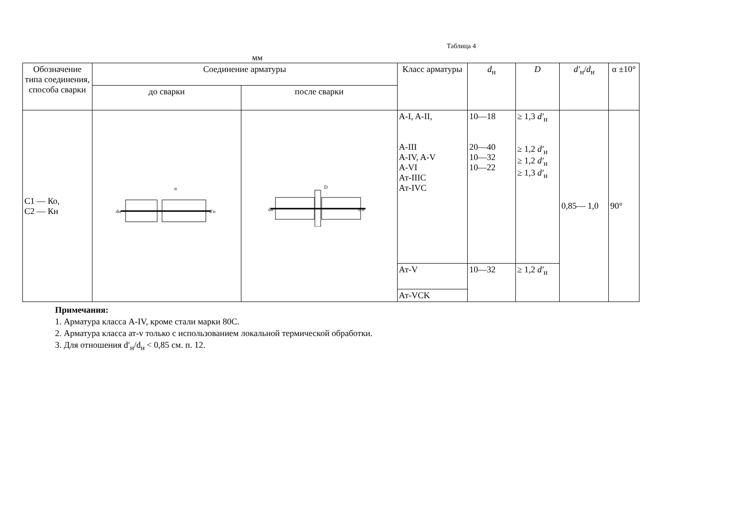Таблица 4
мм
| Обозначение типа соединения, способа сварки | Соединение арматуры | | Класс арматуры | d<sub>н</sub> | D | d′<sub>н</sub>/ d<sub>н</sub> | α ±10° |
| --- | --- | --- | --- | --- | --- | --- | --- |
| | до сварки | после сварки | | | | | |
| С1 — Ко, С2 — Кн | dн d′н α | dн d′н D | A-I, A-II, A-III A-IV, A-V A-VI Ат-IIIС Ат-IVC | 10—18 20—40 10—32 10—22 | ≥ 1,3 d′<sub>н</sub> ≥ 1,2 d′<sub>н</sub> ≥ 1,2 d′<sub>н</sub> ≥ 1,3 d′<sub>н</sub> | 0,85— 1,0 | 90° |
| | | | Ат-V | 10—32 | ≥ 1,2 d′<sub>н</sub> | | |
| | | | Ат-VCK | | | | |
Примечания:
1. Арматура класса A-IV, кроме стали марки 80С.
2. Арматура класса ат-v только с использованием локальной термической обработки.
3. Для отношения d′<sub>н</sub>/d<sub>н</sub> < 0,85 см. п. 12.